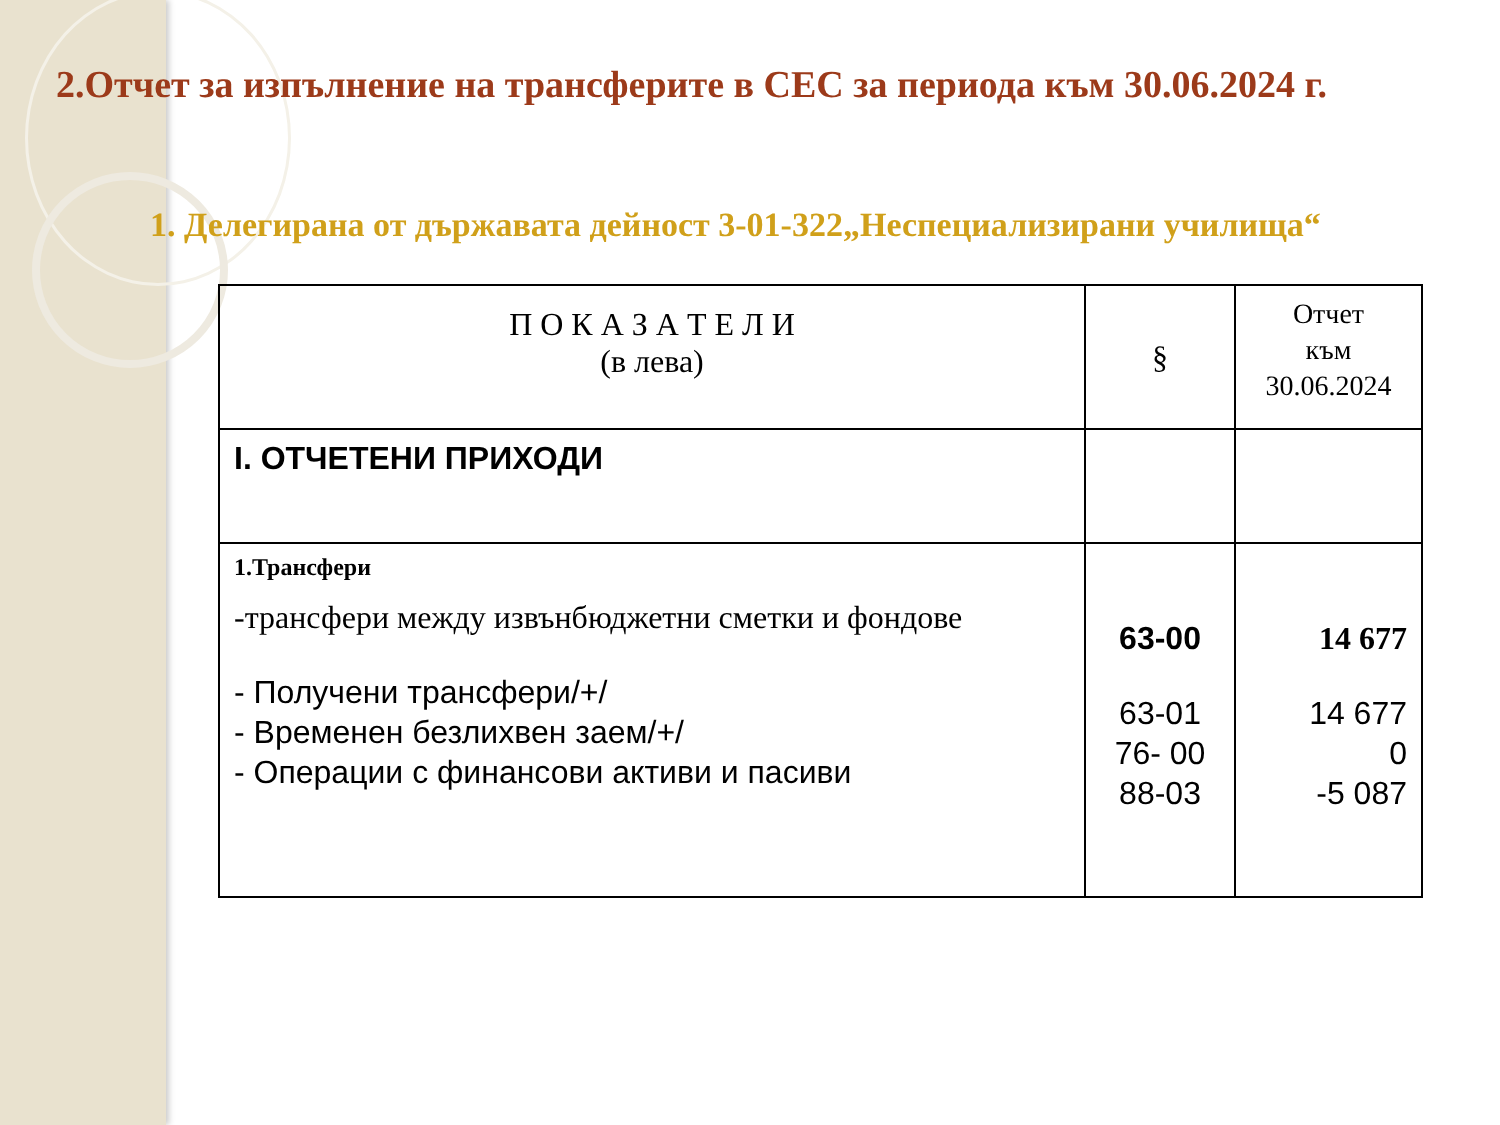2.Отчет за изпълнение на трансферите в СЕС за периода към 30.06.2024 г.
1. Делегирана от държавата дейност 3-01-322„Неспециализирани училища“
| П О К А З А Т Е Л И (в лева) | § | Отчет към 30.06.2024 |
| --- | --- | --- |
| I. ОТЧЕТЕНИ ПРИХОДИ | | |
| 1.Трансфери -трансфери между извънбюджетни сметки и фондове - Получени трансфери/+/ - Временен безлихвен заем/+/ - Операции с финансови активи и пасиви | 63-00 63-01 76- 00 88-03 | 14 677 14 677 0 -5 087 |